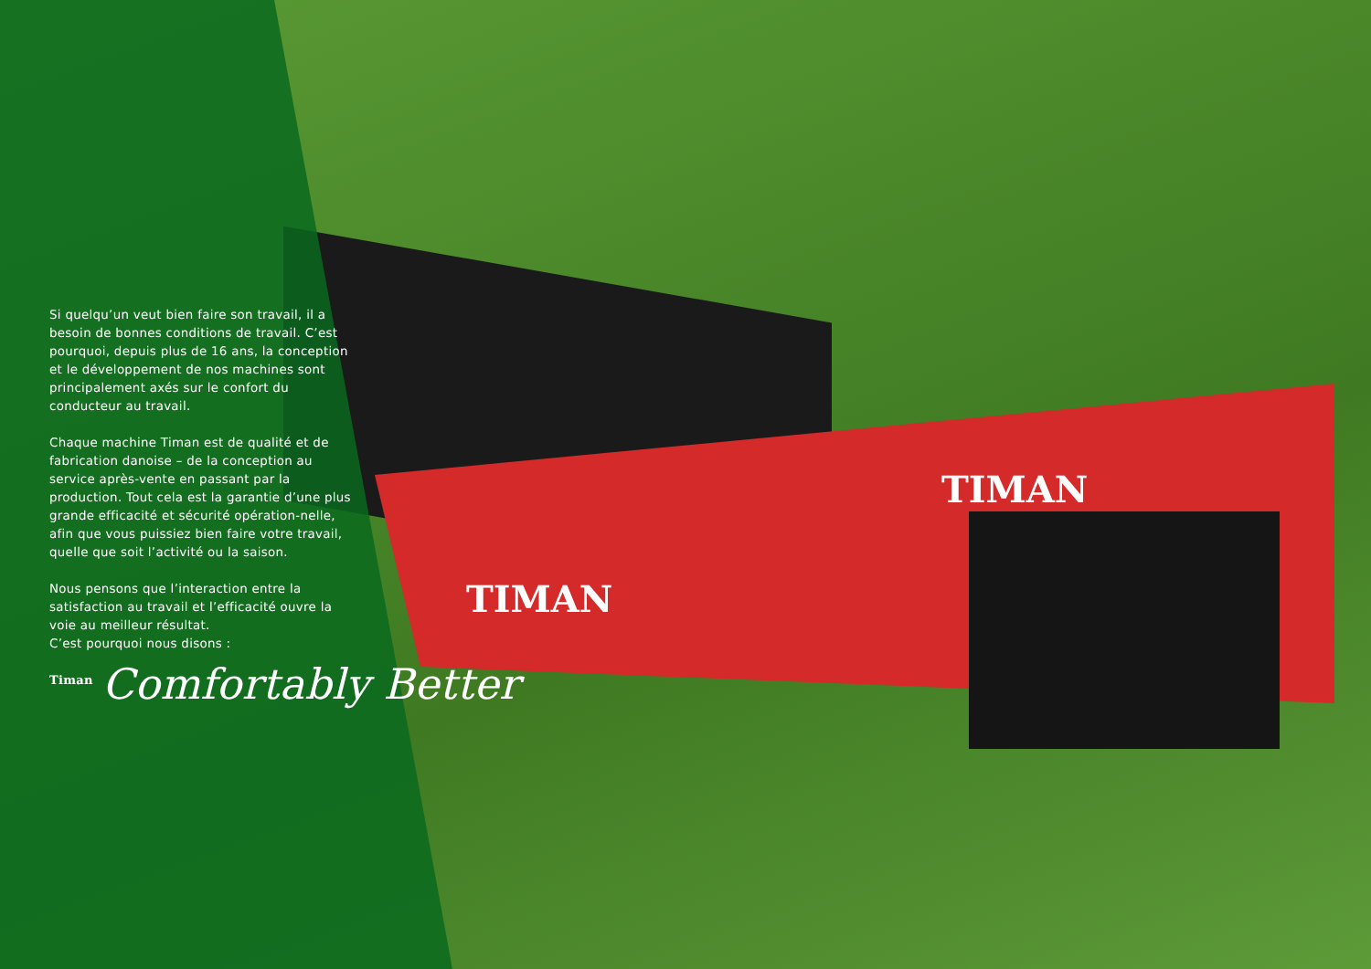TIMAN
TIMAN
Si quelqu’un veut bien faire son travail, il a besoin de bonnes conditions de travail. C’est pourquoi, depuis plus de 16 ans, la conception et le développement de nos machines sont principalement axés sur le confort du conducteur au travail.
Chaque machine Timan est de qualité et de fabrication danoise – de la conception au service après-vente en passant par la production. Tout cela est la garantie d’une plus grande efficacité et sécurité opération-nelle, afin que vous puissiez bien faire votre travail, quelle que soit l’activité ou la saison.
Nous pensons que l’interaction entre la satisfaction au travail et l’efficacité ouvre la voie au meilleur résultat.
C’est pourquoi nous disons :
Timan Comfortably Better